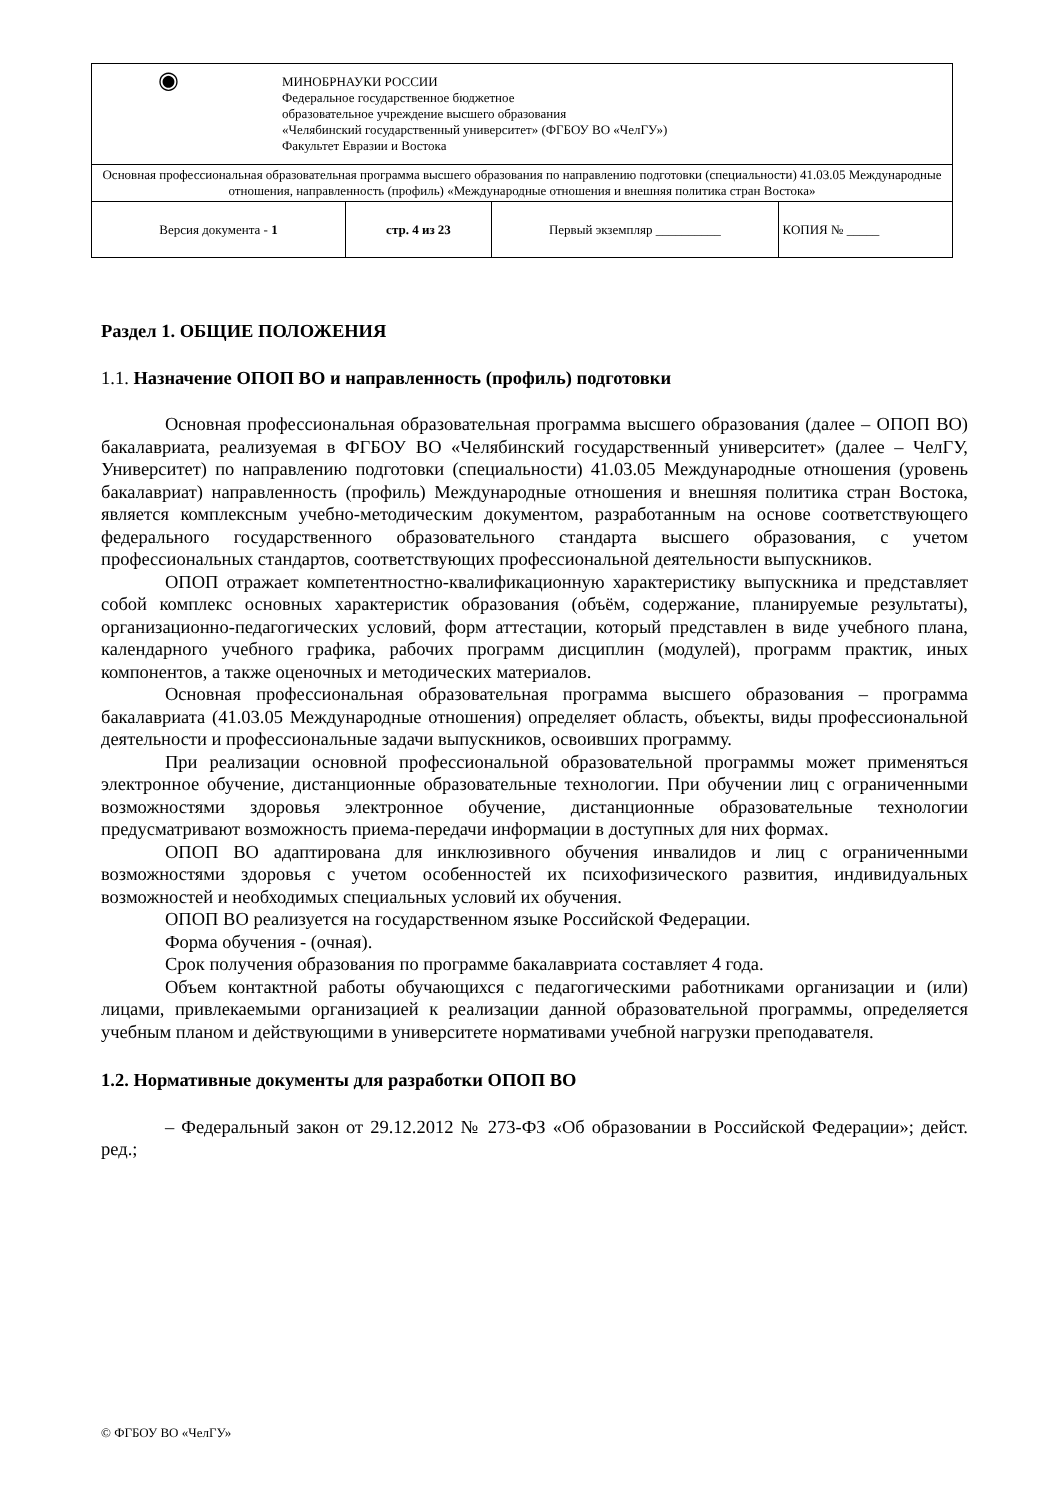| ◉ МИНОБРНАУКИ РОССИИ Федеральное государственное бюджетное образовательное учреждение высшего образования «Челябинский государственный университет» (ФГБОУ ВО «ЧелГУ») Факультет Евразии и Востока | | | |
| Основная профессиональная образовательная программа высшего образования по направлению подготовки (специальности) 41.03.05 Международные отношения, направленность (профиль) «Международные отношения и внешняя политика стран Востока» | | | |
| Версия документа - 1 | стр. 4 из 23 | Первый экземпляр __________ | КОПИЯ № _____ |
Раздел 1. ОБЩИЕ ПОЛОЖЕНИЯ
1.1. Назначение ОПОП ВО и направленность (профиль) подготовки
Основная профессиональная образовательная программа высшего образования (далее – ОПОП ВО) бакалавриата, реализуемая в ФГБОУ ВО «Челябинский государственный университет» (далее – ЧелГУ, Университет) по направлению подготовки (специальности) 41.03.05 Международные отношения (уровень бакалавриат) направленность (профиль) Международные отношения и внешняя политика стран Востока, является комплексным учебно-методическим документом, разработанным на основе соответствующего федерального государственного образовательного стандарта высшего образования, с учетом профессиональных стандартов, соответствующих профессиональной деятельности выпускников.
ОПОП отражает компетентностно-квалификационную характеристику выпускника и представляет собой комплекс основных характеристик образования (объём, содержание, планируемые результаты), организационно-педагогических условий, форм аттестации, который представлен в виде учебного плана, календарного учебного графика, рабочих программ дисциплин (модулей), программ практик, иных компонентов, а также оценочных и методических материалов.
Основная профессиональная образовательная программа высшего образования – программа бакалавриата (41.03.05 Международные отношения) определяет область, объекты, виды профессиональной деятельности и профессиональные задачи выпускников, освоивших программу.
При реализации основной профессиональной образовательной программы может применяться электронное обучение, дистанционные образовательные технологии. При обучении лиц с ограниченными возможностями здоровья электронное обучение, дистанционные образовательные технологии предусматривают возможность приема-передачи информации в доступных для них формах.
ОПОП ВО адаптирована для инклюзивного обучения инвалидов и лиц с ограниченными возможностями здоровья с учетом особенностей их психофизического развития, индивидуальных возможностей и необходимых специальных условий их обучения.
ОПОП ВО реализуется на государственном языке Российской Федерации.
Форма обучения - (очная).
Срок получения образования по программе бакалавриата составляет 4 года.
Объем контактной работы обучающихся с педагогическими работниками организации и (или) лицами, привлекаемыми организацией к реализации данной образовательной программы, определяется учебным планом и действующими в университете нормативами учебной нагрузки преподавателя.
1.2. Нормативные документы для разработки ОПОП ВО
– Федеральный закон от 29.12.2012 № 273-ФЗ «Об образовании в Российской Федерации»; дейст. ред.;
© ФГБОУ ВО «ЧелГУ»